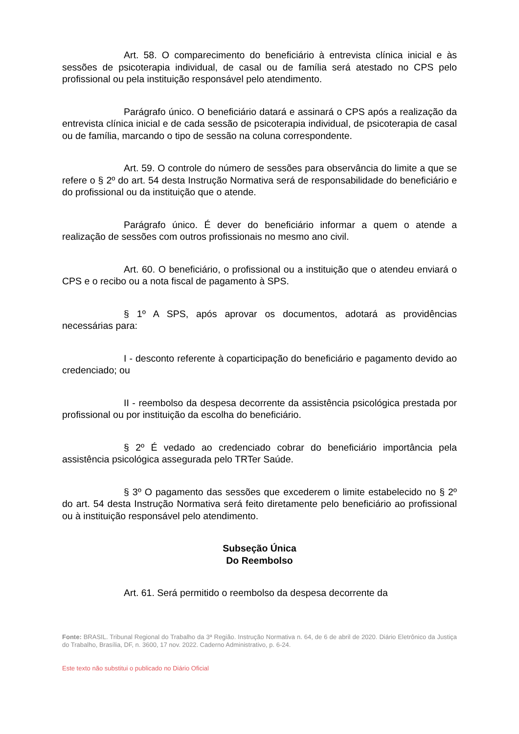Art. 58. O comparecimento do beneficiário à entrevista clínica inicial e às sessões de psicoterapia individual, de casal ou de família será atestado no CPS pelo profissional ou pela instituição responsável pelo atendimento.
Parágrafo único. O beneficiário datará e assinará o CPS após a realização da entrevista clínica inicial e de cada sessão de psicoterapia individual, de psicoterapia de casal ou de família, marcando o tipo de sessão na coluna correspondente.
Art. 59. O controle do número de sessões para observância do limite a que se refere o § 2º do art. 54 desta Instrução Normativa será de responsabilidade do beneficiário e do profissional ou da instituição que o atende.
Parágrafo único. É dever do beneficiário informar a quem o atende a realização de sessões com outros profissionais no mesmo ano civil.
Art. 60. O beneficiário, o profissional ou a instituição que o atendeu enviará o CPS e o recibo ou a nota fiscal de pagamento à SPS.
§ 1º A SPS, após aprovar os documentos, adotará as providências necessárias para:
I - desconto referente à coparticipação do beneficiário e pagamento devido ao credenciado; ou
II - reembolso da despesa decorrente da assistência psicológica prestada por profissional ou por instituição da escolha do beneficiário.
§ 2º É vedado ao credenciado cobrar do beneficiário importância pela assistência psicológica assegurada pelo TRTer Saúde.
§ 3º O pagamento das sessões que excederem o limite estabelecido no § 2º do art. 54 desta Instrução Normativa será feito diretamente pelo beneficiário ao profissional ou à instituição responsável pelo atendimento.
Subseção Única
Do Reembolso
Art. 61. Será permitido o reembolso da despesa decorrente da
Fonte: BRASIL. Tribunal Regional do Trabalho da 3ª Região. Instrução Normativa n. 64, de 6 de abril de 2020. Diário Eletrônico da Justiça do Trabalho, Brasília, DF, n. 3600, 17 nov. 2022. Caderno Administrativo, p. 6-24.
Este texto não substitui o publicado no Diário Oficial